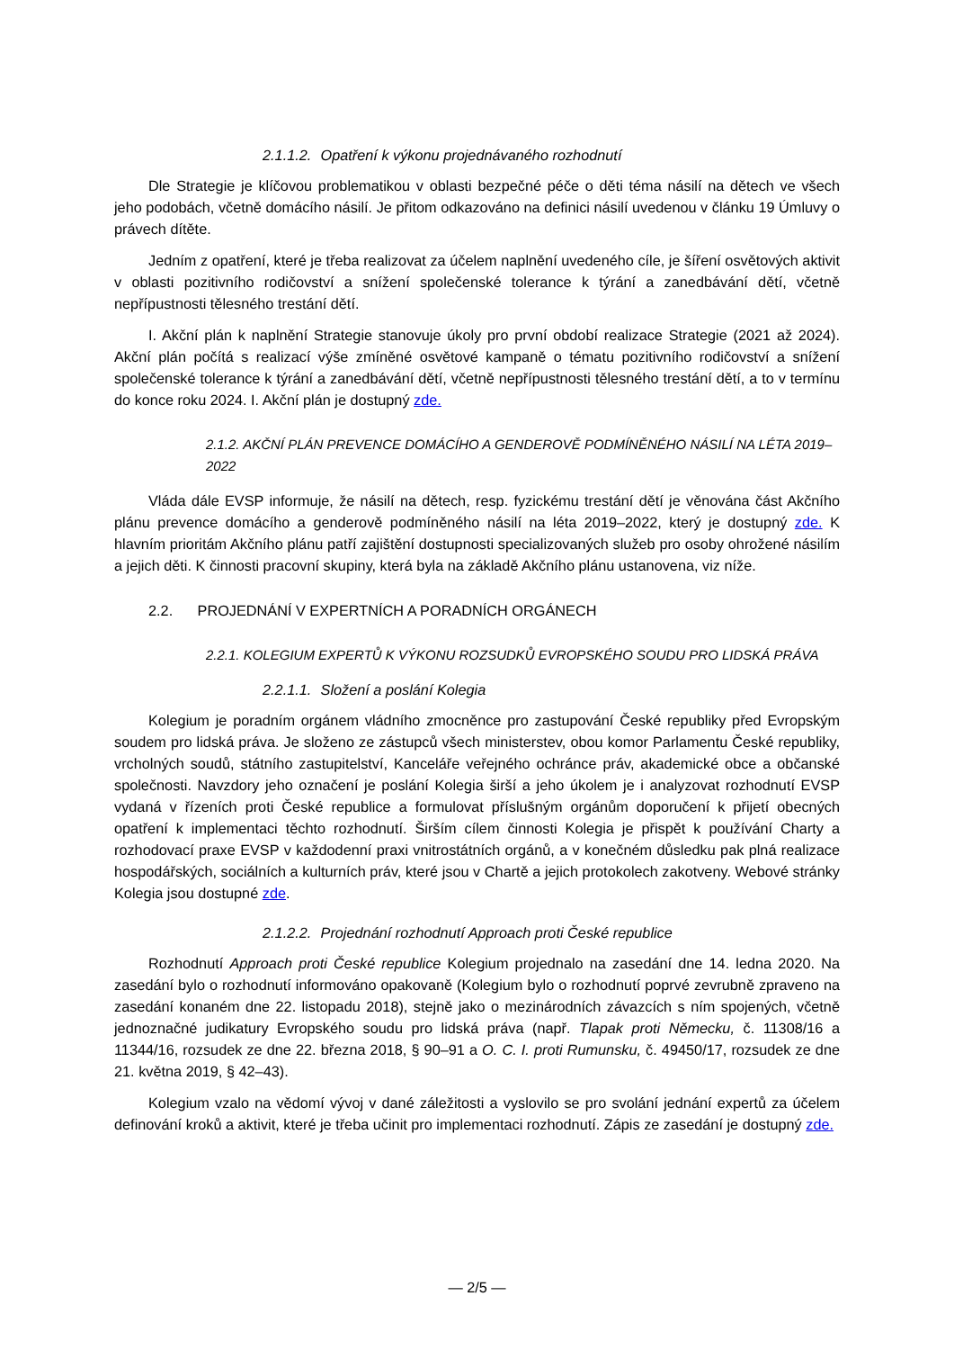2.1.1.2. Opatření k výkonu projednávaného rozhodnutí
Dle Strategie je klíčovou problematikou v oblasti bezpečné péče o děti téma násilí na dětech ve všech jeho podobách, včetně domácího násilí. Je přitom odkazováno na definici násilí uvedenou v článku 19 Úmluvy o právech dítěte.
Jedním z opatření, které je třeba realizovat za účelem naplnění uvedeného cíle, je šíření osvětových aktivit v oblasti pozitivního rodičovství a snížení společenské tolerance k týrání a zanedbávání dětí, včetně nepřípustnosti tělesného trestání dětí.
I. Akční plán k naplnění Strategie stanovuje úkoly pro první období realizace Strategie (2021 až 2024). Akční plán počítá s realizací výše zmíněné osvětové kampaně o tématu pozitivního rodičovství a snížení společenské tolerance k týrání a zanedbávání dětí, včetně nepřípustnosti tělesného trestání dětí, a to v termínu do konce roku 2024. I. Akční plán je dostupný zde.
2.1.2. AKČNÍ PLÁN PREVENCE DOMÁCÍHO A GENDEROVĚ PODMÍNĚNÉHO NÁSILÍ NA LÉTA 2019–2022
Vláda dále EVSP informuje, že násilí na dětech, resp. fyzickému trestání dětí je věnována část Akčního plánu prevence domácího a genderově podmíněného násilí na léta 2019–2022, který je dostupný zde. K hlavním prioritám Akčního plánu patří zajištění dostupnosti specializovaných služeb pro osoby ohrožené násilím a jejich děti. K činnosti pracovní skupiny, která byla na základě Akčního plánu ustanovena, viz níže.
2.2. PROJEDNÁNÍ V EXPERTNÍCH A PORADNÍCH ORGÁNECH
2.2.1. KOLEGIUM EXPERTŮ K VÝKONU ROZSUDKŮ EVROPSKÉHO SOUDU PRO LIDSKÁ PRÁVA
2.2.1.1. Složení a poslání Kolegia
Kolegium je poradním orgánem vládního zmocněnce pro zastupování České republiky před Evropským soudem pro lidská práva. Je složeno ze zástupců všech ministerstev, obou komor Parlamentu České republiky, vrcholných soudů, státního zastupitelství, Kanceláře veřejného ochránce práv, akademické obce a občanské společnosti. Navzdory jeho označení je poslání Kolegia širší a jeho úkolem je i analyzovat rozhodnutí EVSP vydaná v řízeních proti České republice a formulovat příslušným orgánům doporučení k přijetí obecných opatření k implementaci těchto rozhodnutí. Širším cílem činnosti Kolegia je přispět k používání Charty a rozhodovací praxe EVSP v každodenní praxi vnitrostátních orgánů, a v konečném důsledku pak plná realizace hospodářských, sociálních a kulturních práv, které jsou v Chartě a jejich protokolech zakotveny. Webové stránky Kolegia jsou dostupné zde.
2.1.2.2. Projednání rozhodnutí Approach proti České republice
Rozhodnutí Approach proti České republice Kolegium projednalo na zasedání dne 14. ledna 2020. Na zasedání bylo o rozhodnutí informováno opakovaně (Kolegium bylo o rozhodnutí poprvé zevrubně zpraveno na zasedání konaném dne 22. listopadu 2018), stejně jako o mezinárodních závazcích s ním spojených, včetně jednoznačné judikatury Evropského soudu pro lidská práva (např. Tlapak proti Německu, č. 11308/16 a 11344/16, rozsudek ze dne 22. března 2018, § 90–91 a O. C. I. proti Rumunsku, č. 49450/17, rozsudek ze dne 21. května 2019, § 42–43).
Kolegium vzalo na vědomí vývoj v dané záležitosti a vyslovilo se pro svolání jednání expertů za účelem definování kroků a aktivit, které je třeba učinit pro implementaci rozhodnutí. Zápis ze zasedání je dostupný zde.
— 2/5 —